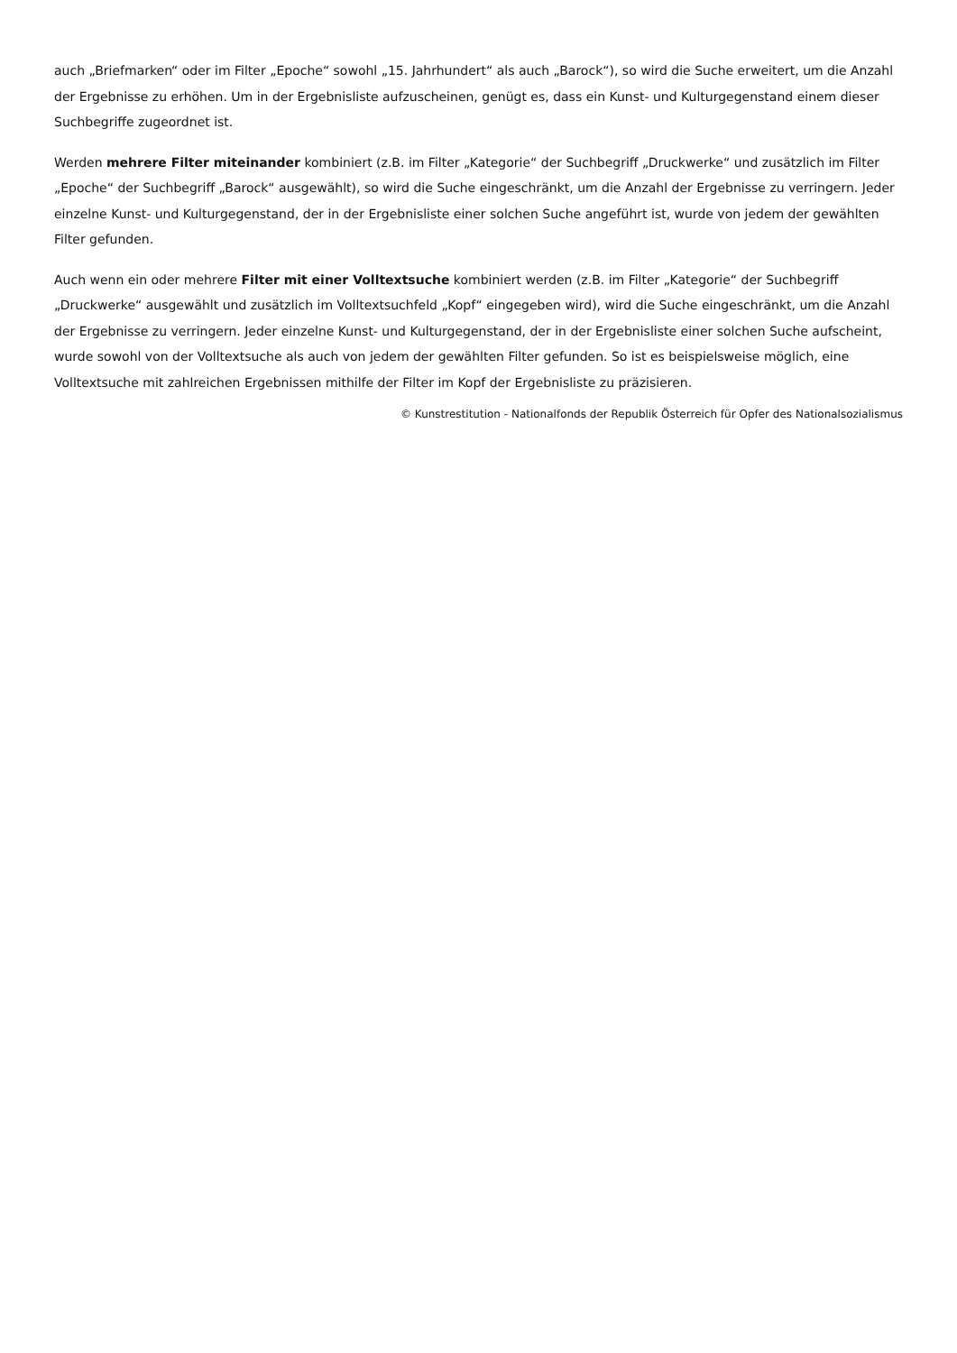auch „Briefmarken“ oder im Filter „Epoche“ sowohl „15. Jahrhundert“ als auch „Barock“), so wird die Suche erweitert, um die Anzahl der Ergebnisse zu erhöhen. Um in der Ergebnisliste aufzuscheinen, genügt es, dass ein Kunst- und Kulturgegenstand einem dieser Suchbegriffe zugeordnet ist.
Werden mehrere Filter miteinander kombiniert (z.B. im Filter „Kategorie“ der Suchbegriff „Druckwerke“ und zusätzlich im Filter „Epoche“ der Suchbegriff „Barock“ ausgewählt), so wird die Suche eingeschränkt, um die Anzahl der Ergebnisse zu verringern. Jeder einzelne Kunst- und Kulturgegenstand, der in der Ergebnisliste einer solchen Suche angeführt ist, wurde von jedem der gewählten Filter gefunden.
Auch wenn ein oder mehrere Filter mit einer Volltextsuche kombiniert werden (z.B. im Filter „Kategorie“ der Suchbegriff „Druckwerke“ ausgewählt und zusätzlich im Volltextsuchfeld „Kopf“ eingegeben wird), wird die Suche eingeschränkt, um die Anzahl der Ergebnisse zu verringern. Jeder einzelne Kunst- und Kulturgegenstand, der in der Ergebnisliste einer solchen Suche aufscheint, wurde sowohl von der Volltextsuche als auch von jedem der gewählten Filter gefunden. So ist es beispielsweise möglich, eine Volltextsuche mit zahlreichen Ergebnissen mithilfe der Filter im Kopf der Ergebnisliste zu präzisieren.
© Kunstrestitution - Nationalfonds der Republik Österreich für Opfer des Nationalsozialismus